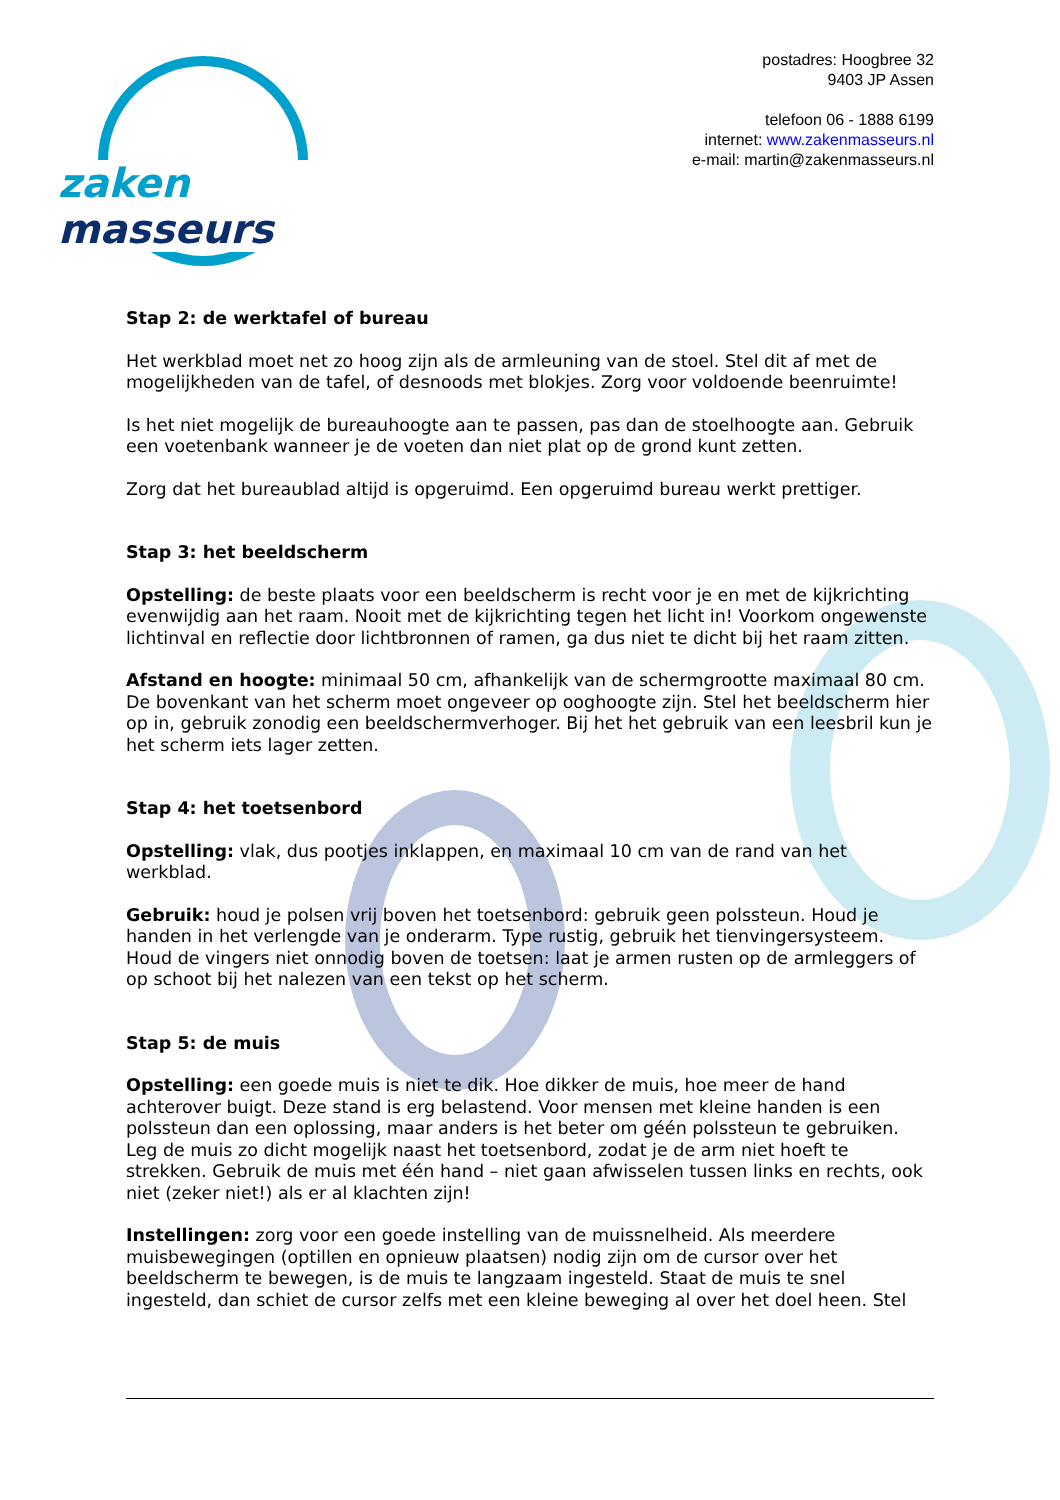zaken masseurs
postadres: Hoogbree 32
9403 JP Assen
telefoon 06 - 1888 6199
internet: www.zakenmasseurs.nl
e-mail: martin@zakenmasseurs.nl
Stap 2: de werktafel of bureau
Het werkblad moet net zo hoog zijn als de armleuning van de stoel. Stel dit af met de mogelijkheden van de tafel, of desnoods met blokjes. Zorg voor voldoende beenruimte!
Is het niet mogelijk de bureauhoogte aan te passen, pas dan de stoelhoogte aan. Gebruik een voetenbank wanneer je de voeten dan niet plat op de grond kunt zetten.
Zorg dat het bureaublad altijd is opgeruimd. Een opgeruimd bureau werkt prettiger.
Stap 3: het beeldscherm
Opstelling: de beste plaats voor een beeldscherm is recht voor je en met de kijkrichting evenwijdig aan het raam. Nooit met de kijkrichting tegen het licht in! Voorkom ongewenste lichtinval en reflectie door lichtbronnen of ramen, ga dus niet te dicht bij het raam zitten.
Afstand en hoogte: minimaal 50 cm, afhankelijk van de schermgrootte maximaal 80 cm. De bovenkant van het scherm moet ongeveer op ooghoogte zijn. Stel het beeldscherm hier op in, gebruik zonodig een beeldschermverhoger. Bij het het gebruik van een leesbril kun je het scherm iets lager zetten.
Stap 4: het toetsenbord
Opstelling: vlak, dus pootjes inklappen, en maximaal 10 cm van de rand van het werkblad.
Gebruik: houd je polsen vrij boven het toetsenbord: gebruik geen polssteun. Houd je handen in het verlengde van je onderarm. Type rustig, gebruik het tienvingersysteem. Houd de vingers niet onnodig boven de toetsen: laat je armen rusten op de armleggers of op schoot bij het nalezen van een tekst op het scherm.
Stap 5: de muis
Opstelling: een goede muis is niet te dik. Hoe dikker de muis, hoe meer de hand achterover buigt. Deze stand is erg belastend. Voor mensen met kleine handen is een polssteun dan een oplossing, maar anders is het beter om géén polssteun te gebruiken. Leg de muis zo dicht mogelijk naast het toetsenbord, zodat je de arm niet hoeft te strekken. Gebruik de muis met één hand – niet gaan afwisselen tussen links en rechts, ook niet (zeker niet!) als er al klachten zijn!
Instellingen: zorg voor een goede instelling van de muissnelheid. Als meerdere muisbewegingen (optillen en opnieuw plaatsen) nodig zijn om de cursor over het beeldscherm te bewegen, is de muis te langzaam ingesteld. Staat de muis te snel ingesteld, dan schiet de cursor zelfs met een kleine beweging al over het doel heen. Stel